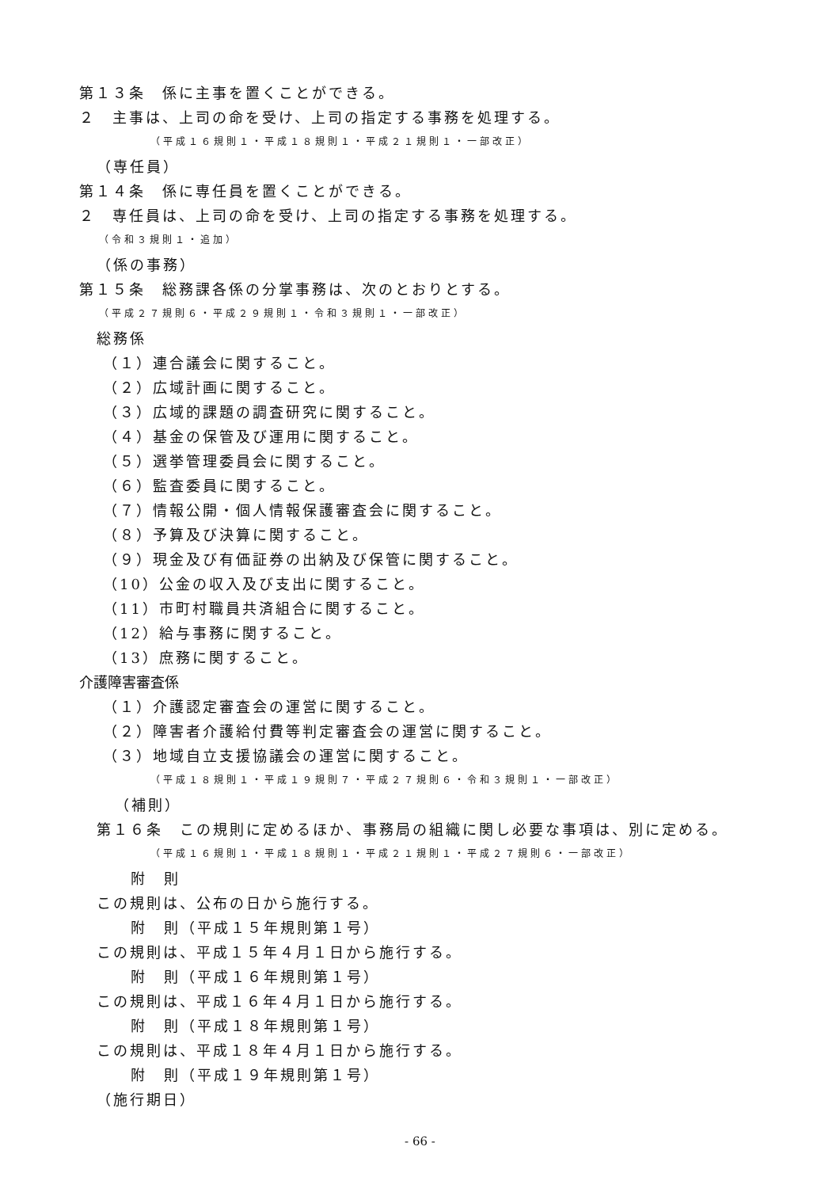第１３条　係に主事を置くことができる。
２　主事は、上司の命を受け、上司の指定する事務を処理する。
（平成１６規則１・平成１８規則１・平成２１規則１・一部改正）
（専任員）
第１４条　係に専任員を置くことができる。
２　専任員は、上司の命を受け、上司の指定する事務を処理する。
（令和３規則１・追加）
（係の事務）
第１５条　総務課各係の分掌事務は、次のとおりとする。
（平成２７規則６・平成２９規則１・令和３規則１・一部改正）
総務係
（１）連合議会に関すること。
（２）広域計画に関すること。
（３）広域的課題の調査研究に関すること。
（４）基金の保管及び運用に関すること。
（５）選挙管理委員会に関すること。
（６）監査委員に関すること。
（７）情報公開・個人情報保護審査会に関すること。
（８）予算及び決算に関すること。
（９）現金及び有価証券の出納及び保管に関すること。
（10）公金の収入及び支出に関すること。
（11）市町村職員共済組合に関すること。
（12）給与事務に関すること。
（13）庶務に関すること。
介護障害審査係
（１）介護認定審査会の運営に関すること。
（２）障害者介護給付費等判定審査会の運営に関すること。
（３）地域自立支援協議会の運営に関すること。
（平成１８規則１・平成１９規則７・平成２７規則６・令和３規則１・一部改正）
（補則）
第１６条　この規則に定めるほか、事務局の組織に関し必要な事項は、別に定める。
（平成１６規則１・平成１８規則１・平成２１規則１・平成２７規則６・一部改正）
附　則
この規則は、公布の日から施行する。
附　則（平成１５年規則第１号）
この規則は、平成１５年４月１日から施行する。
附　則（平成１６年規則第１号）
この規則は、平成１６年４月１日から施行する。
附　則（平成１８年規則第１号）
この規則は、平成１８年４月１日から施行する。
附　則（平成１９年規則第１号）
（施行期日）
- 66 -